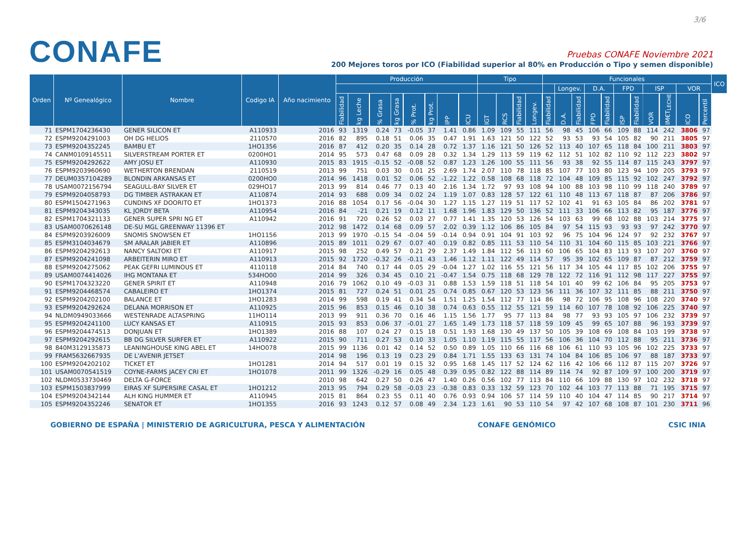3/6
CONAFE
Pruebas CONAFE Noviembre 2021
200 Mejores toros por ICO (Fiabilidad superior al 80% en Producción o Tipo y semen disponible)
| Orden | Nº Genealógico | Nombre | Codigo IA | Año nacimiento | Producción | | | | | | | | Tipo | | | | Funcionales | | | | | | | | | | | ICO |
| --- | --- | --- | --- | --- | --- | --- | --- | --- | --- | --- | --- | --- | --- | --- | --- | --- | --- | --- | --- | --- | --- | --- | --- | --- | --- | --- | --- | --- |
| | | | | | | | | | | | | | | | | | | Longev. | | D.A. | | FPD | | ISP | | VOR | | |
| | | | | | Fiabilidad | kg Leche | % Grasa | kg Grasa | % Prot. | kg Prot. | IPP | ICU | IGT | RCS | Fiabilidad | Longev. | Fiabilidad | D.A. | Fiabilidad | FPD | Fiabilidad | ISP | Fiabilidad | VOR | IM€T<sub>LECHE</sub> | ICO | Percentil | |
| 71 | ESPM1704236430 | GENER SILICON ET | A110933 | 2016 | 93 | 1319 | 0.24 | 73 | -0.05 | 37 | 1.41 | 0.86 | 1.09 | 109 | 55 | 111 | 56 | 98 | 45 | 106 | 66 | 109 | 88 | 114 | 242 | 3806 | 97 | |
| 72 | ESPM9204291003 | OH DG HELIOS | 2110570 | 2016 | 82 | 895 | 0.18 | 51 | 0.06 | 35 | 0.47 | 1.91 | 1.63 | 121 | 50 | 122 | 52 | 93 | 53 | 93 | 54 | 105 | 82 | 90 | 211 | 3805 | 97 | |
| 73 | ESPM9204352245 | BAMBU ET | 1HO1356 | 2016 | 87 | 412 | 0.20 | 35 | 0.14 | 28 | 0.72 | 1.37 | 1.16 | 121 | 50 | 126 | 52 | 113 | 40 | 107 | 65 | 118 | 84 | 100 | 211 | 3803 | 97 | |
| 74 | CANM0109145511 | SILVERSTREAM PORTER ET | 0200HO1 | 2014 | 95 | 573 | 0.47 | 68 | 0.09 | 28 | 0.32 | 1.34 | 1.29 | 113 | 59 | 119 | 62 | 112 | 51 | 102 | 82 | 110 | 92 | 112 | 223 | 3802 | 97 | |
| 75 | ESPM9204292622 | AMY JOSU ET | A110930 | 2015 | 83 | 1915 | -0.15 | 52 | -0.08 | 52 | 0.87 | 1.23 | 1.26 | 100 | 55 | 111 | 56 | 93 | 38 | 92 | 55 | 114 | 87 | 115 | 243 | 3797 | 97 | |
| 76 | ESPM9203960690 | WETHERTON BRENDAN | 2110519 | 2013 | 99 | 751 | 0.03 | 30 | 0.01 | 25 | 2.69 | 1.74 | 2.07 | 110 | 78 | 118 | 85 | 107 | 77 | 103 | 80 | 123 | 94 | 109 | 205 | 3793 | 97 | |
| 77 | DEUM0357104289 | BLONDIN ARKANSAS ET | 0200HO0 | 2014 | 96 | 1418 | 0.01 | 52 | 0.06 | 52 | -1.22 | 1.22 | 0.58 | 108 | 68 | 118 | 72 | 104 | 48 | 109 | 85 | 115 | 92 | 102 | 247 | 3792 | 97 | |
| 78 | USAM0072156794 | SEAGULL-BAY SILVER ET | 029HO17 | 2013 | 99 | 814 | 0.46 | 77 | 0.13 | 40 | 2.16 | 1.34 | 1.72 | 97 | 93 | 108 | 94 | 100 | 88 | 103 | 98 | 110 | 99 | 118 | 240 | 3789 | 97 | |
| 79 | ESPM9204058793 | DG TIMBER ASTRAKAN ET | A110874 | 2014 | 93 | 688 | 0.09 | 34 | 0.02 | 24 | 1.19 | 1.07 | 0.83 | 128 | 57 | 122 | 61 | 110 | 48 | 113 | 67 | 118 | 87 | 87 | 206 | 3786 | 97 | |
| 80 | ESPM1504271963 | CUNDINS XF DOORITO ET | 1HO1373 | 2016 | 88 | 1054 | 0.17 | 56 | -0.04 | 30 | 1.27 | 1.15 | 1.27 | 119 | 51 | 117 | 52 | 102 | 41 | 91 | 63 | 105 | 84 | 86 | 202 | 3781 | 97 | |
| 81 | ESPM9204343035 | KL JORDY BETA | A110954 | 2016 | 84 | -21 | 0.21 | 19 | 0.12 | 11 | 1.68 | 1.96 | 1.83 | 129 | 50 | 136 | 52 | 111 | 33 | 106 | 66 | 113 | 82 | 95 | 187 | 3776 | 97 | |
| 82 | ESPM1704321133 | GENER SUPER SPRI NG ET | A110942 | 2016 | 91 | 720 | 0.26 | 52 | 0.03 | 27 | 0.77 | 1.41 | 1.35 | 120 | 53 | 126 | 54 | 103 | 63 | 99 | 68 | 102 | 88 | 103 | 214 | 3775 | 97 | |
| 83 | USAM0070626148 | DE-SU MGL GREENWAY 11396 ET | | 2012 | 98 | 1472 | 0.14 | 68 | 0.09 | 57 | 2.02 | 0.39 | 1.12 | 106 | 86 | 105 | 84 | 97 | 54 | 115 | 93 | 93 | 93 | 97 | 242 | 3770 | 97 | |
| 84 | ESPM9203926009 | SNOMIS SNOWSEN ET | 1HO1156 | 2013 | 99 | 1970 | -0.15 | 54 | -0.04 | 59 | -0.14 | 0.94 | 0.91 | 104 | 91 | 103 | 92 | 96 | 75 | 104 | 96 | 124 | 97 | 92 | 232 | 3767 | 97 | |
| 85 | ESPM3104034679 | SM ARALAR JABIER ET | A110896 | 2015 | 89 | 1011 | 0.29 | 67 | 0.07 | 40 | 0.19 | 0.82 | 0.85 | 111 | 53 | 110 | 54 | 110 | 31 | 104 | 60 | 115 | 85 | 103 | 221 | 3766 | 97 | |
| 86 | ESPM9204292613 | NANCY SALTOKI ET | A110917 | 2015 | 98 | 252 | 0.49 | 57 | 0.21 | 29 | 2.37 | 1.49 | 1.84 | 112 | 56 | 113 | 60 | 106 | 65 | 104 | 83 | 113 | 93 | 107 | 207 | 3760 | 97 | |
| 87 | ESPM9204241098 | ARBEITERIN MIRO ET | A110913 | 2015 | 92 | 1720 | -0.32 | 26 | -0.11 | 43 | 1.46 | 1.12 | 1.11 | 122 | 49 | 114 | 57 | 95 | 39 | 102 | 65 | 109 | 87 | 87 | 212 | 3759 | 97 | |
| 88 | ESPM9204275062 | PEAK GEFRI LUMINOUS ET | 4110118 | 2014 | 84 | 740 | 0.17 | 44 | 0.05 | 29 | -0.04 | 1.27 | 1.02 | 116 | 55 | 121 | 56 | 117 | 34 | 105 | 44 | 117 | 85 | 102 | 206 | 3755 | 97 | |
| 89 | USAM0074414026 | IHG MONTANA ET | 534HO00 | 2014 | 99 | 326 | 0.34 | 45 | 0.10 | 21 | -0.47 | 1.54 | 0.75 | 118 | 68 | 129 | 78 | 122 | 72 | 116 | 91 | 112 | 98 | 117 | 227 | 3755 | 97 | |
| 90 | ESPM1704323220 | GENER SPIRIT ET | A110948 | 2016 | 79 | 1062 | 0.10 | 49 | -0.03 | 31 | 0.88 | 1.53 | 1.59 | 118 | 51 | 118 | 54 | 101 | 40 | 99 | 62 | 106 | 84 | 95 | 205 | 3753 | 97 | |
| 91 | ESPM9204468574 | CABALEIRO ET | 1HO1374 | 2015 | 81 | 727 | 0.24 | 51 | 0.01 | 25 | 0.74 | 0.85 | 0.67 | 120 | 53 | 123 | 56 | 111 | 36 | 107 | 32 | 111 | 85 | 88 | 211 | 3750 | 97 | |
| 92 | ESPM9204202100 | BALANCE ET | 1HO1283 | 2014 | 99 | 598 | 0.19 | 41 | 0.34 | 54 | 1.51 | 1.25 | 1.54 | 112 | 77 | 114 | 86 | 98 | 72 | 106 | 95 | 108 | 96 | 108 | 220 | 3740 | 97 | |
| 93 | ESPM9204292624 | DELANA MORRISON ET | A110925 | 2015 | 96 | 853 | 0.15 | 46 | 0.10 | 38 | 0.74 | 0.63 | 0.55 | 112 | 55 | 121 | 59 | 114 | 60 | 107 | 78 | 108 | 92 | 106 | 225 | 3740 | 97 | |
| 94 | NLDM0949033666 | WESTENRADE ALTASPRING | 11HO114 | 2013 | 99 | 911 | 0.36 | 70 | 0.16 | 46 | 1.15 | 1.56 | 1.77 | 95 | 77 | 113 | 84 | 98 | 77 | 93 | 93 | 105 | 97 | 106 | 232 | 3739 | 97 | |
| 95 | ESPM9204241100 | LUCY KANSAS ET | A110915 | 2015 | 93 | 853 | 0.06 | 37 | -0.01 | 27 | 1.65 | 1.49 | 1.73 | 118 | 57 | 118 | 59 | 109 | 45 | 99 | 65 | 107 | 88 | 96 | 193 | 3739 | 97 | |
| 96 | ESPM9204474513 | DONJUAN ET | 1HO1389 | 2016 | 88 | 107 | 0.24 | 27 | 0.15 | 18 | 0.51 | 1.93 | 1.68 | 130 | 49 | 137 | 50 | 105 | 39 | 108 | 69 | 108 | 84 | 103 | 199 | 3738 | 97 | |
| 97 | ESPM9204292615 | BB DG SILVER SURFER ET | A110922 | 2015 | 90 | 711 | 0.27 | 53 | 0.10 | 33 | 1.05 | 1.10 | 1.19 | 115 | 55 | 117 | 56 | 106 | 36 | 104 | 70 | 112 | 88 | 95 | 211 | 3736 | 97 | |
| 98 | 840M3129135873 | LEANINGHOUSE KING ABEL ET | 14HO078 | 2015 | 99 | 1136 | 0.01 | 42 | 0.14 | 52 | 0.50 | 0.89 | 1.05 | 110 | 66 | 116 | 68 | 106 | 61 | 110 | 93 | 105 | 96 | 102 | 225 | 3733 | 97 | |
| 99 | FRAM5632667935 | DE L'AVENIR JETSET | | 2014 | 98 | 196 | 0.13 | 19 | 0.23 | 29 | 0.84 | 1.71 | 1.55 | 133 | 63 | 131 | 74 | 104 | 84 | 106 | 85 | 106 | 97 | 88 | 187 | 3733 | 97 | |
| 100 | ESPM9204202102 | TICKET ET | 1HO1281 | 2014 | 94 | 517 | 0.01 | 19 | 0.15 | 32 | 0.95 | 1.68 | 1.45 | 117 | 52 | 124 | 62 | 116 | 42 | 106 | 66 | 112 | 87 | 115 | 207 | 3726 | 97 | |
| 101 | USAM0070541519 | COYNE-FARMS JACEY CRI ET | 1HO1078 | 2011 | 99 | 1326 | -0.29 | 16 | 0.05 | 48 | 0.39 | 0.95 | 0.82 | 122 | 88 | 114 | 89 | 114 | 74 | 92 | 87 | 109 | 97 | 100 | 200 | 3719 | 97 | |
| 102 | NLDM0533730469 | DELTA G-FORCE | | 2010 | 98 | 642 | 0.27 | 50 | 0.26 | 47 | 1.40 | 0.26 | 0.56 | 102 | 77 | 113 | 84 | 110 | 66 | 109 | 88 | 130 | 97 | 102 | 232 | 3718 | 97 | |
| 103 | ESPM1503837999 | EIRAS XF SUPERSIRE CASAL ET | 1HO1212 | 2013 | 95 | 794 | 0.29 | 58 | -0.03 | 23 | -0.38 | 0.83 | 0.33 | 132 | 59 | 123 | 70 | 102 | 44 | 103 | 77 | 113 | 88 | 71 | 195 | 3715 | 97 | |
| 104 | ESPM9204342144 | ALH KING HUMMER ET | A110945 | 2015 | 81 | 864 | 0.23 | 55 | 0.11 | 40 | 0.76 | 0.93 | 0.94 | 106 | 57 | 114 | 59 | 110 | 40 | 104 | 47 | 114 | 85 | 90 | 217 | 3714 | 97 | |
| 105 | ESPM9204352246 | SENATOR ET | 1HO1355 | 2016 | 93 | 1243 | 0.12 | 57 | 0.08 | 49 | 2.34 | 1.23 | 1.61 | 90 | 53 | 110 | 54 | 97 | 42 | 107 | 68 | 108 | 87 | 101 | 230 | 3711 | 96 | |
GOBIERNO DE ESPAÑA | MINISTERIO DE AGRICULTURA, PESCA Y ALIMENTACIÓN CONAFE GENÓMICO CSIC INIA